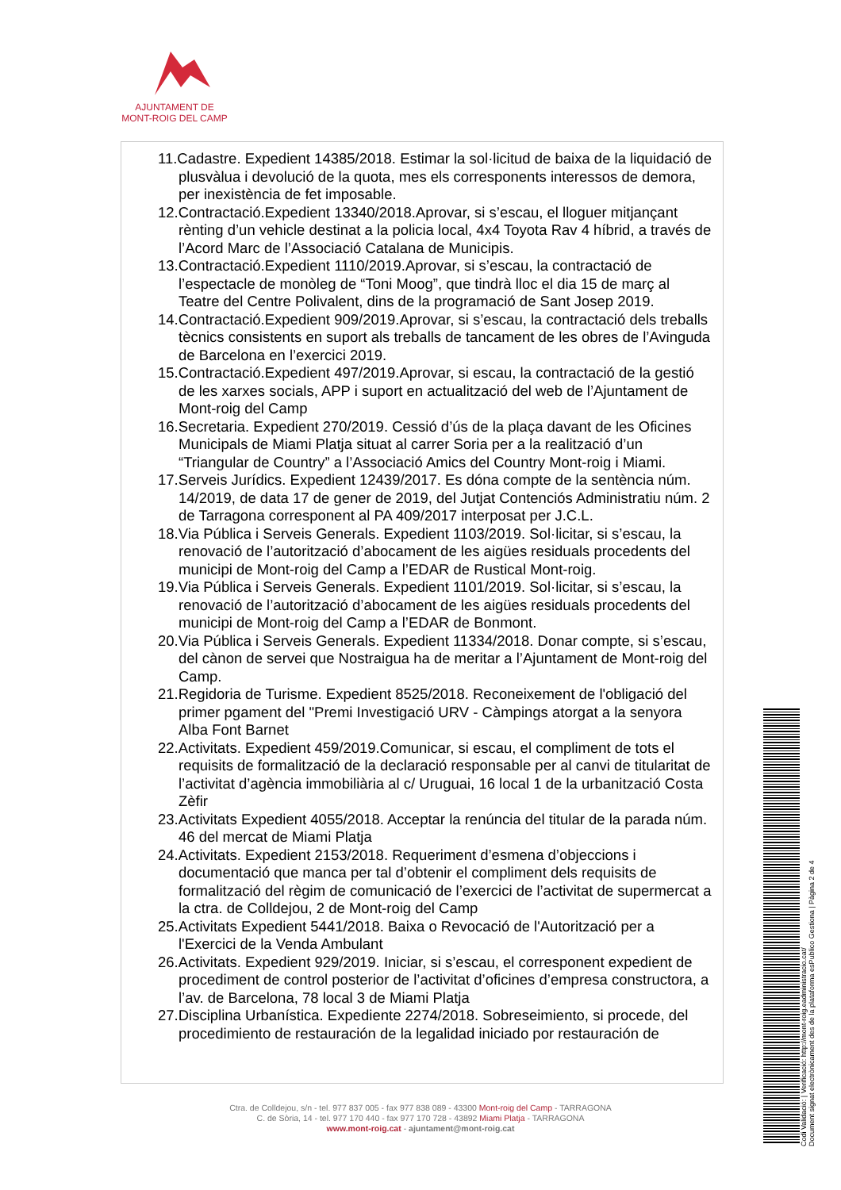AJUNTAMENT DE
MONT-ROIG DEL CAMP
11.Cadastre. Expedient 14385/2018. Estimar la sol·licitud de baixa de la liquidació de plusvàlua i devolució de la quota, mes els corresponents interessos de demora, per inexistència de fet imposable.
12.Contractació.Expedient 13340/2018.Aprovar, si s’escau, el lloguer mitjançant rènting d’un vehicle destinat a la policia local, 4x4 Toyota Rav 4 híbrid, a través de l’Acord Marc de l’Associació Catalana de Municipis.
13.Contractació.Expedient 1110/2019.Aprovar, si s’escau, la contractació de l’espectacle de monòleg de “Toni Moog”, que tindrà lloc el dia 15 de març al Teatre del Centre Polivalent, dins de la programació de Sant Josep 2019.
14.Contractació.Expedient 909/2019.Aprovar, si s’escau, la contractació dels treballs tècnics consistents en suport als treballs de tancament de les obres de l’Avinguda de Barcelona en l’exercici 2019.
15.Contractació.Expedient 497/2019.Aprovar, si escau, la contractació de la gestió de les xarxes socials, APP i suport en actualització del web de l’Ajuntament de Mont-roig del Camp
16.Secretaria. Expedient 270/2019. Cessió d’ús de la plaça davant de les Oficines Municipals de Miami Platja situat al carrer Soria per a la realització d’un “Triangular de Country” a l’Associació Amics del Country Mont-roig i Miami.
17.Serveis Jurídics. Expedient 12439/2017. Es dóna compte de la sentència núm. 14/2019, de data 17 de gener de 2019, del Jutjat Contenciós Administratiu núm. 2 de Tarragona corresponent al PA 409/2017 interposat per J.C.L.
18.Via Pública i Serveis Generals. Expedient 1103/2019. Sol·licitar, si s’escau, la renovació de l’autorització d’abocament de les aigües residuals procedents del municipi de Mont-roig del Camp a l’EDAR de Rustical Mont-roig.
19.Via Pública i Serveis Generals. Expedient 1101/2019. Sol·licitar, si s’escau, la renovació de l’autorització d’abocament de les aigües residuals procedents del municipi de Mont-roig del Camp a l’EDAR de Bonmont.
20.Via Pública i Serveis Generals. Expedient 11334/2018. Donar compte, si s’escau, del cànon de servei que Nostraigua ha de meritar a l’Ajuntament de Mont-roig del Camp.
21.Regidoria de Turisme. Expedient 8525/2018. Reconeixement de l'obligació del primer pgament del "Premi Investigació URV - Càmpings atorgat a la senyora Alba Font Barnet
22.Activitats. Expedient 459/2019.Comunicar, si escau, el compliment de tots el requisits de formalització de la declaració responsable per al canvi de titularitat de l’activitat d’agència immobiliària al c/ Uruguai, 16 local 1 de la urbanització Costa Zèfir
23.Activitats Expedient 4055/2018. Acceptar la renúncia del titular de la parada núm. 46 del mercat de Miami Platja
24.Activitats. Expedient 2153/2018. Requeriment d’esmena d’objeccions i documentació que manca per tal d’obtenir el compliment dels requisits de formalització del règim de comunicació de l’exercici de l’activitat de supermercat a la ctra. de Colldejou, 2 de Mont-roig del Camp
25.Activitats Expedient 5441/2018. Baixa o Revocació de l'Autorització per a l'Exercici de la Venda Ambulant
26.Activitats. Expedient 929/2019. Iniciar, si s’escau, el corresponent expedient de procediment de control posterior de l’activitat d’oficines d’empresa constructora, a l’av. de Barcelona, 78 local 3 de Miami Platja
27.Disciplina Urbanística. Expediente 2274/2018. Sobreseimiento, si procede, del procedimiento de restauración de la legalidad iniciado por restauración de
Ctra. de Colldejou, s/n - tel. 977 837 005 - fax 977 838 089 - 43300 Mont-roig del Camp - TARRAGONA
C. de Sòria, 14 - tel. 977 170 440 - fax 977 170 728 - 43892 Miami Platja - TARRAGONA
www.mont-roig.cat - ajuntament@mont-roig.cat
Codi Validació: | Verificació: http://mont-roig.eadministracio.cat/
Document signat electrònicament des de la plataforma esPublico Gestiona | Pàgina 2 de 4